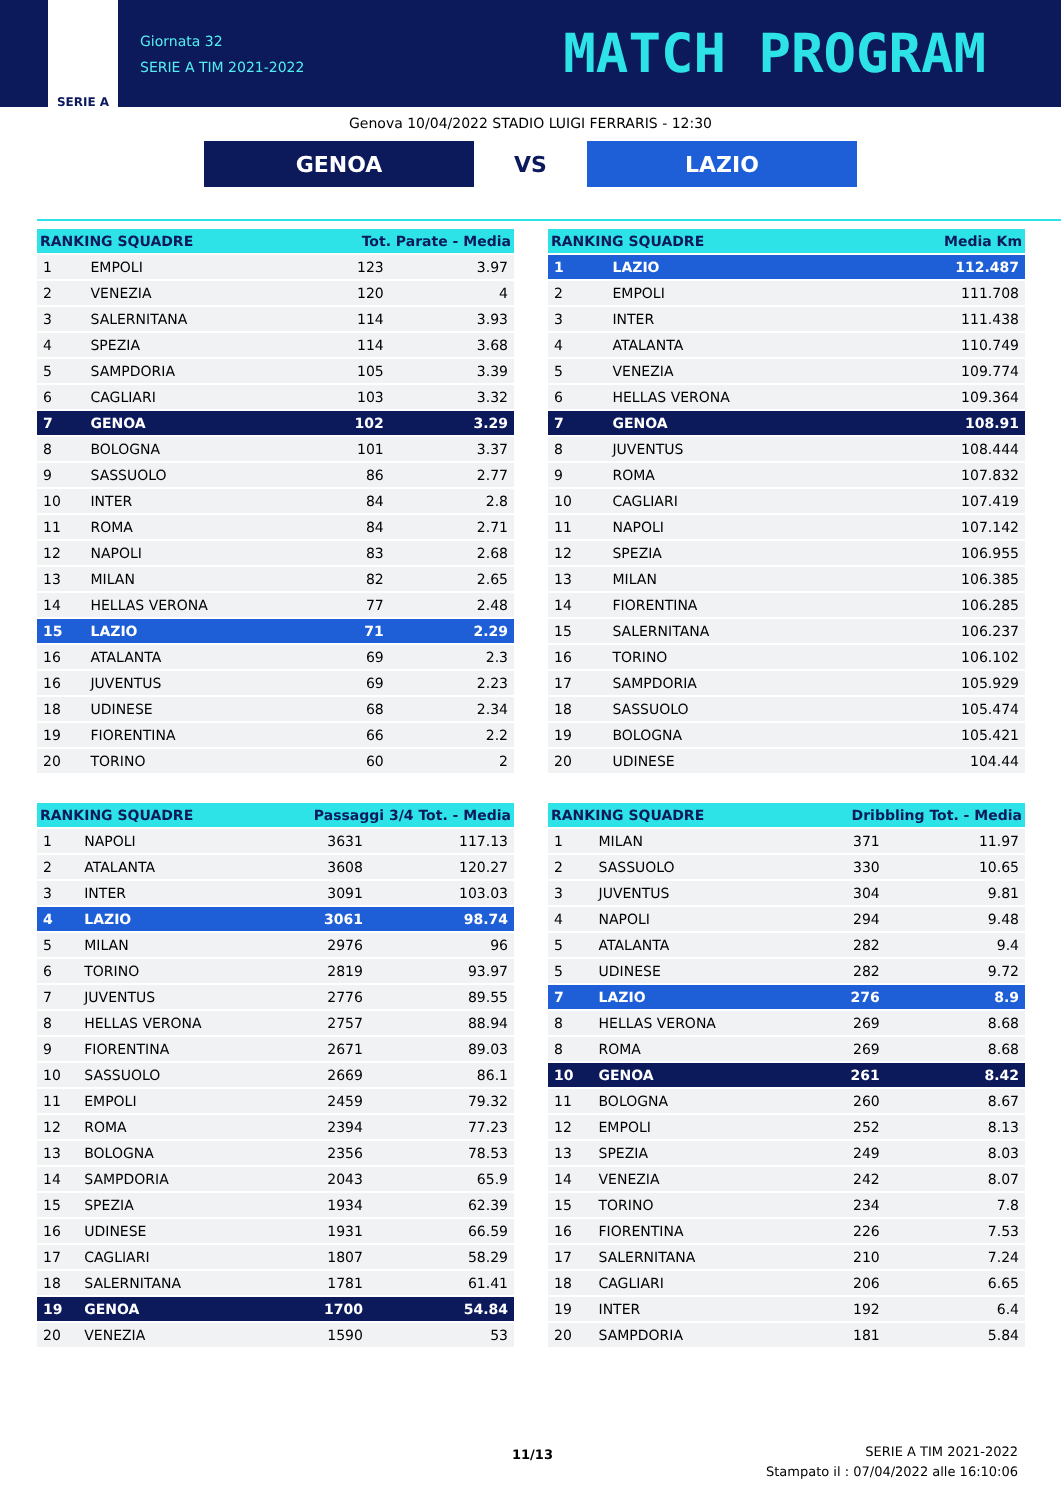SERIE A
Giornata 32
SERIE A TIM 2021-2022
MATCH PROGRAM
Genova 10/04/2022 STADIO LUIGI FERRARIS - 12:30
GENOA
VS
LAZIO
| RANKING SQUADRE | | Tot. Parate - Media | |
| --- | --- | --- | --- |
| 1 | EMPOLI | 123 | 3.97 |
| 2 | VENEZIA | 120 | 4 |
| 3 | SALERNITANA | 114 | 3.93 |
| 4 | SPEZIA | 114 | 3.68 |
| 5 | SAMPDORIA | 105 | 3.39 |
| 6 | CAGLIARI | 103 | 3.32 |
| 7 | GENOA | 102 | 3.29 |
| 8 | BOLOGNA | 101 | 3.37 |
| 9 | SASSUOLO | 86 | 2.77 |
| 10 | INTER | 84 | 2.8 |
| 11 | ROMA | 84 | 2.71 |
| 12 | NAPOLI | 83 | 2.68 |
| 13 | MILAN | 82 | 2.65 |
| 14 | HELLAS VERONA | 77 | 2.48 |
| 15 | LAZIO | 71 | 2.29 |
| 16 | ATALANTA | 69 | 2.3 |
| 16 | JUVENTUS | 69 | 2.23 |
| 18 | UDINESE | 68 | 2.34 |
| 19 | FIORENTINA | 66 | 2.2 |
| 20 | TORINO | 60 | 2 |
| RANKING SQUADRE | | Passaggi 3/4 Tot. - Media | |
| --- | --- | --- | --- |
| 1 | NAPOLI | 3631 | 117.13 |
| 2 | ATALANTA | 3608 | 120.27 |
| 3 | INTER | 3091 | 103.03 |
| 4 | LAZIO | 3061 | 98.74 |
| 5 | MILAN | 2976 | 96 |
| 6 | TORINO | 2819 | 93.97 |
| 7 | JUVENTUS | 2776 | 89.55 |
| 8 | HELLAS VERONA | 2757 | 88.94 |
| 9 | FIORENTINA | 2671 | 89.03 |
| 10 | SASSUOLO | 2669 | 86.1 |
| 11 | EMPOLI | 2459 | 79.32 |
| 12 | ROMA | 2394 | 77.23 |
| 13 | BOLOGNA | 2356 | 78.53 |
| 14 | SAMPDORIA | 2043 | 65.9 |
| 15 | SPEZIA | 1934 | 62.39 |
| 16 | UDINESE | 1931 | 66.59 |
| 17 | CAGLIARI | 1807 | 58.29 |
| 18 | SALERNITANA | 1781 | 61.41 |
| 19 | GENOA | 1700 | 54.84 |
| 20 | VENEZIA | 1590 | 53 |
| RANKING SQUADRE | | Media Km |
| --- | --- | --- |
| 1 | LAZIO | 112.487 |
| 2 | EMPOLI | 111.708 |
| 3 | INTER | 111.438 |
| 4 | ATALANTA | 110.749 |
| 5 | VENEZIA | 109.774 |
| 6 | HELLAS VERONA | 109.364 |
| 7 | GENOA | 108.91 |
| 8 | JUVENTUS | 108.444 |
| 9 | ROMA | 107.832 |
| 10 | CAGLIARI | 107.419 |
| 11 | NAPOLI | 107.142 |
| 12 | SPEZIA | 106.955 |
| 13 | MILAN | 106.385 |
| 14 | FIORENTINA | 106.285 |
| 15 | SALERNITANA | 106.237 |
| 16 | TORINO | 106.102 |
| 17 | SAMPDORIA | 105.929 |
| 18 | SASSUOLO | 105.474 |
| 19 | BOLOGNA | 105.421 |
| 20 | UDINESE | 104.44 |
| RANKING SQUADRE | | Dribbling Tot. - Media | |
| --- | --- | --- | --- |
| 1 | MILAN | 371 | 11.97 |
| 2 | SASSUOLO | 330 | 10.65 |
| 3 | JUVENTUS | 304 | 9.81 |
| 4 | NAPOLI | 294 | 9.48 |
| 5 | ATALANTA | 282 | 9.4 |
| 5 | UDINESE | 282 | 9.72 |
| 7 | LAZIO | 276 | 8.9 |
| 8 | HELLAS VERONA | 269 | 8.68 |
| 8 | ROMA | 269 | 8.68 |
| 10 | GENOA | 261 | 8.42 |
| 11 | BOLOGNA | 260 | 8.67 |
| 12 | EMPOLI | 252 | 8.13 |
| 13 | SPEZIA | 249 | 8.03 |
| 14 | VENEZIA | 242 | 8.07 |
| 15 | TORINO | 234 | 7.8 |
| 16 | FIORENTINA | 226 | 7.53 |
| 17 | SALERNITANA | 210 | 7.24 |
| 18 | CAGLIARI | 206 | 6.65 |
| 19 | INTER | 192 | 6.4 |
| 20 | SAMPDORIA | 181 | 5.84 |
11/13
SERIE A TIM 2021-2022
Stampato il : 07/04/2022 alle 16:10:06